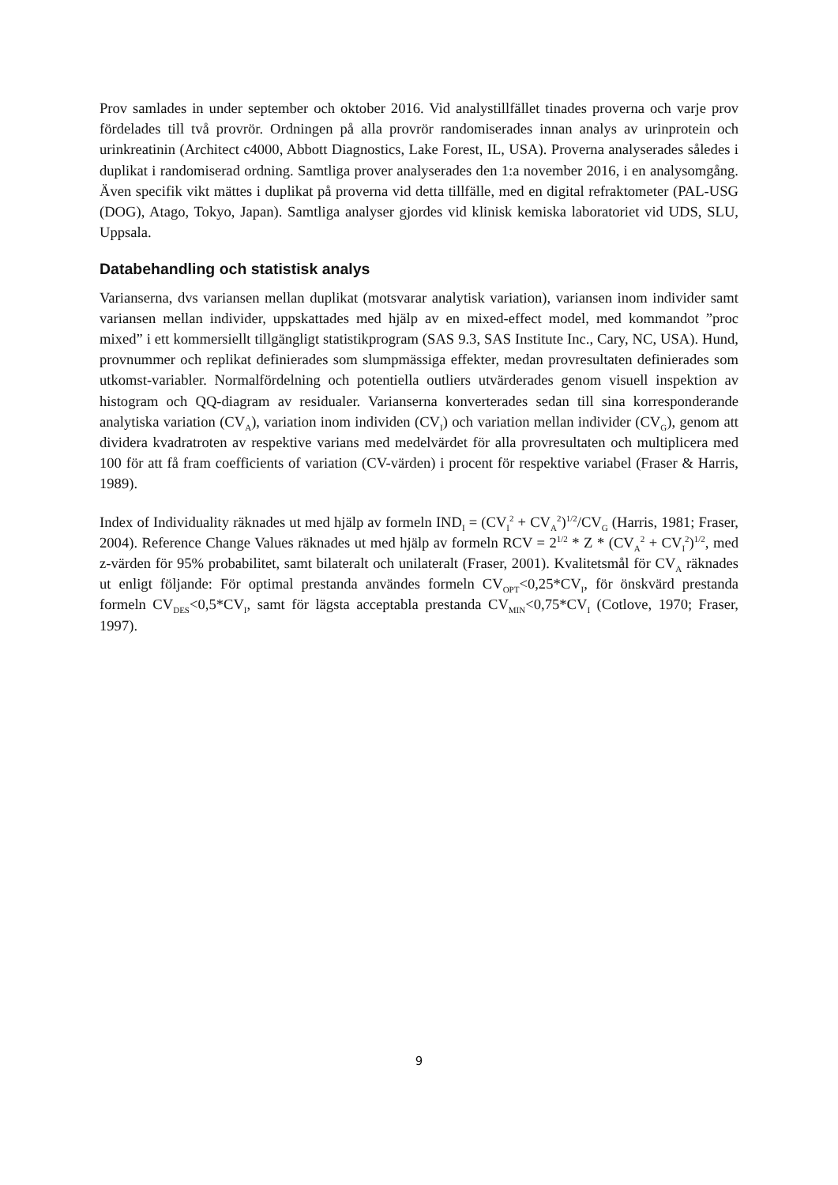Prov samlades in under september och oktober 2016. Vid analystillfället tinades proverna och varje prov fördelades till två provrör. Ordningen på alla provrör randomiserades innan analys av urinprotein och urinkreatinin (Architect c4000, Abbott Diagnostics, Lake Forest, IL, USA). Proverna analyserades således i duplikat i randomiserad ordning. Samtliga prover analyserades den 1:a november 2016, i en analysomgång. Även specifik vikt mättes i duplikat på proverna vid detta tillfälle, med en digital refraktometer (PAL-USG (DOG), Atago, Tokyo, Japan). Samtliga analyser gjordes vid klinisk kemiska laboratoriet vid UDS, SLU, Uppsala.
Databehandling och statistisk analys
Varianserna, dvs variansen mellan duplikat (motsvarar analytisk variation), variansen inom individer samt variansen mellan individer, uppskattades med hjälp av en mixed-effect model, med kommandot ”proc mixed” i ett kommersiellt tillgängligt statistikprogram (SAS 9.3, SAS Institute Inc., Cary, NC, USA). Hund, provnummer och replikat definierades som slumpmässiga effekter, medan provresultaten definierades som utkomst-variabler. Normalfördelning och potentiella outliers utvärderades genom visuell inspektion av histogram och QQ-diagram av residualer. Varianserna konverterades sedan till sina korresponderande analytiska variation (CV<sub>A</sub>), variation inom individen (CV<sub>I</sub>) och variation mellan individer (CV<sub>G</sub>), genom att dividera kvadratroten av respektive varians med medelvärdet för alla provresultaten och multiplicera med 100 för att få fram coefficients of variation (CV-värden) i procent för respektive variabel (Fraser & Harris, 1989).
Index of Individuality räknades ut med hjälp av formeln IND<sub>I</sub> = (CV<sub>I</sub><sup>2</sup> + CV<sub>A</sub><sup>2</sup>)<sup>1/2</sup>/CV<sub>G</sub> (Harris, 1981; Fraser, 2004). Reference Change Values räknades ut med hjälp av formeln RCV = 2<sup>1/2</sup> * Z * (CV<sub>A</sub><sup>2</sup> + CV<sub>I</sub><sup>2</sup>)<sup>1/2</sup>, med z-värden för 95% probabilitet, samt bilateralt och unilateralt (Fraser, 2001). Kvalitetsmål för CV<sub>A</sub> räknades ut enligt följande: För optimal prestanda användes formeln CV<sub>OPT</sub><0,25*CV<sub>I</sub>, för önskvärd prestanda formeln CV<sub>DES</sub><0,5*CV<sub>I</sub>, samt för lägsta acceptabla prestanda CV<sub>MIN</sub><0,75*CV<sub>I</sub> (Cotlove, 1970; Fraser, 1997).
9